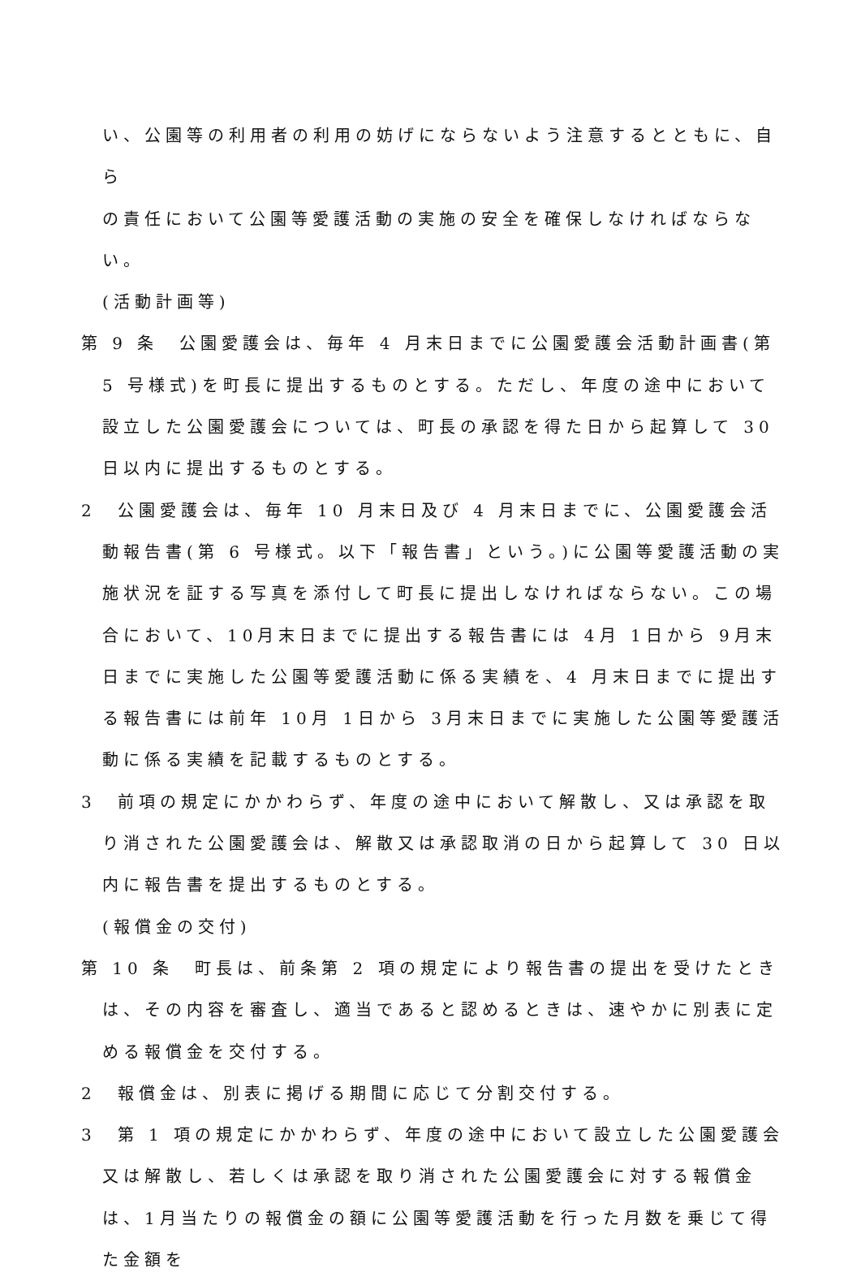い、公園等の利用者の利用の妨げにならないよう注意するとともに、自ら
の責任において公園等愛護活動の実施の安全を確保しなければならない。
(活動計画等)
第 9 条　公園愛護会は、毎年 4 月末日までに公園愛護会活動計画書(第 5 号様式)を町長に提出するものとする。ただし、年度の途中において設立した公園愛護会については、町長の承認を得た日から起算して 30 日以内に提出するものとする。
2　公園愛護会は、毎年 10 月末日及び 4 月末日までに、公園愛護会活動報告書(第 6 号様式。以下「報告書」という。)に公園等愛護活動の実施状況を証する写真を添付して町長に提出しなければならない。この場合において、10月末日までに提出する報告書には 4月 1日から 9月末日までに実施した公園等愛護活動に係る実績を、4 月末日までに提出する報告書には前年 10月 1日から 3月末日までに実施した公園等愛護活動に係る実績を記載するものとする。
3　前項の規定にかかわらず、年度の途中において解散し、又は承認を取り消された公園愛護会は、解散又は承認取消の日から起算して 30 日以内に報告書を提出するものとする。
(報償金の交付)
第 10 条　町長は、前条第 2 項の規定により報告書の提出を受けたときは、その内容を審査し、適当であると認めるときは、速やかに別表に定める報償金を交付する。
2　報償金は、別表に掲げる期間に応じて分割交付する。
3　第 1 項の規定にかかわらず、年度の途中において設立した公園愛護会又は解散し、若しくは承認を取り消された公園愛護会に対する報償金は、1月当たりの報償金の額に公園等愛護活動を行った月数を乗じて得た金額を